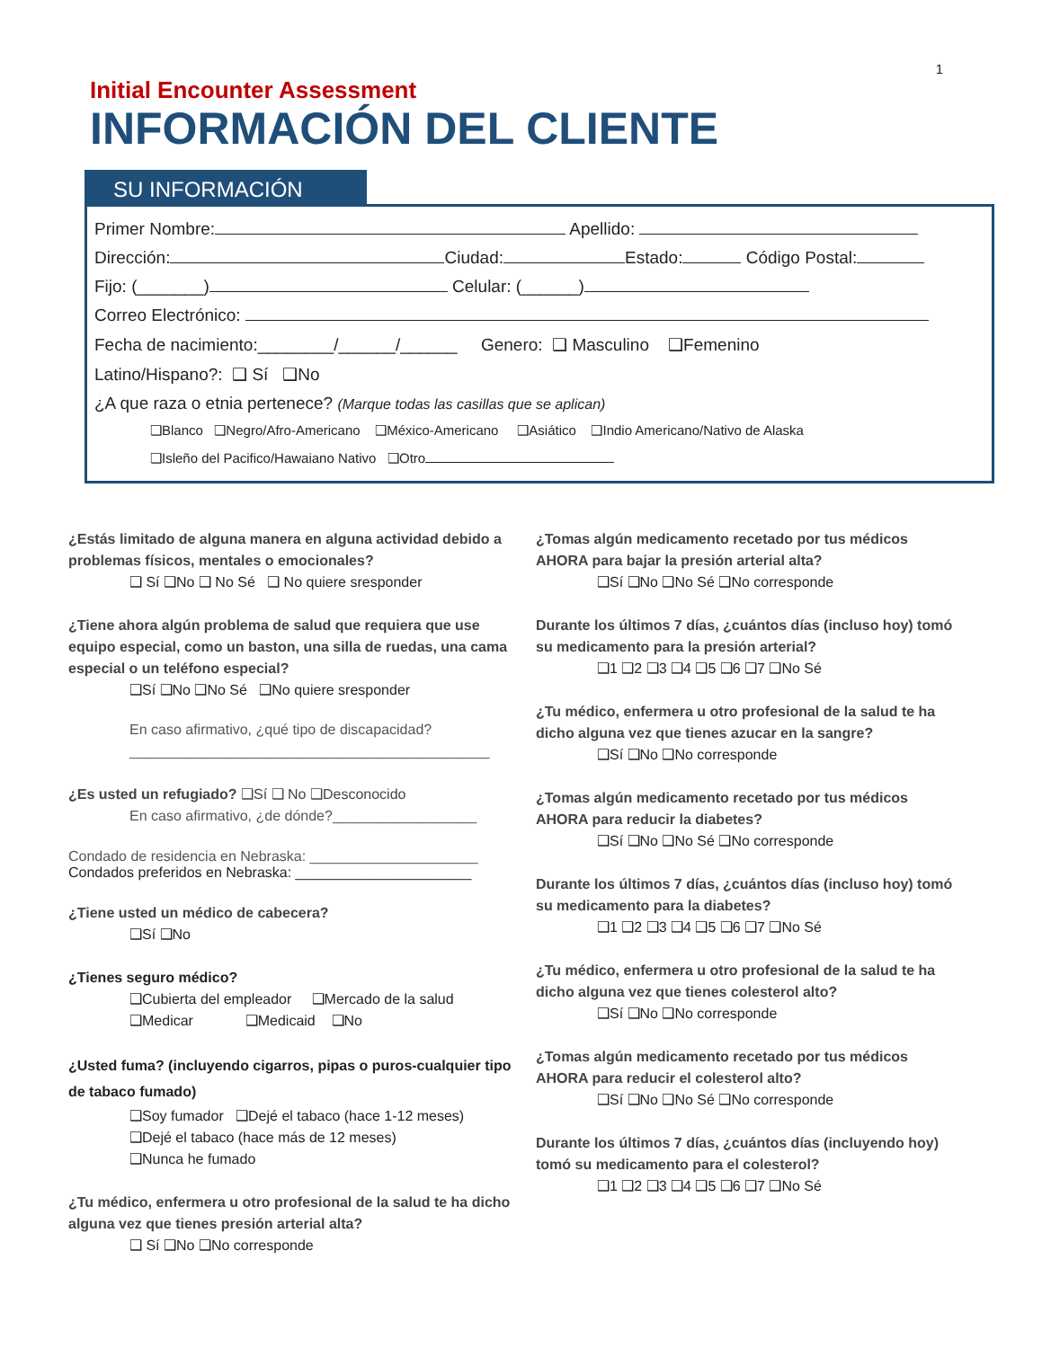1
Initial Encounter Assessment
INFORMACIÓN DEL CLIENTE
SU INFORMACIÓN
Primer Nombre: Apellido:
Dirección: Ciudad: Estado: Código Postal:
Fijo: (_______) Celular: (______)
Correo Electrónico:
Fecha de nacimiento:________/______/______ Genero: ❑ Masculino ❑Femenino
Latino/Hispano?: ❑ Sí ❑No
¿A que raza o etnia pertenece? (Marque todas las casillas que se aplican)
❑Blanco ❑Negro/Afro-Americano ❑México-Americano ❑Asiático ❑Indio Americano/Nativo de Alaska
❑Isleño del Pacifico/Hawaiano Nativo ❑Otro
¿Estás limitado de alguna manera en alguna actividad debido a problemas físicos, mentales o emocionales?
❑ Sí ❑No ❑ No Sé ❑ No quiere sresponder
¿Tiene ahora algún problema de salud que requiera que use equipo especial, como un baston, una silla de ruedas, una cama especial o un teléfono especial?
❑Sí ❑No ❑No Sé ❑No quiere sresponder
En caso afirmativo, ¿qué tipo de discapacidad?
_____________________________________________
¿Es usted un refugiado? ❑Sí ❑ No ❑Desconocido
En caso afirmativo, ¿de dónde?__________________
Condado de residencia en Nebraska: _____________________
Condados preferidos en Nebraska: ______________________
¿Tiene usted un médico de cabecera?
❑Sí ❑No
¿Tienes seguro médico?
❑Cubierta del empleador ❑Mercado de la salud
❑Medicar ❑Medicaid ❑No
¿Usted fuma? (incluyendo cigarros, pipas o puros-cualquier tipo de tabaco fumado)
❑Soy fumador ❑Dejé el tabaco (hace 1-12 meses)
❑Dejé el tabaco (hace más de 12 meses)
❑Nunca he fumado
¿Tu médico, enfermera u otro profesional de la salud te ha dicho alguna vez que tienes presión arterial alta?
❑ Sí ❑No ❑No corresponde
¿Tomas algún medicamento recetado por tus médicos AHORA para bajar la presión arterial alta?
❑Sí ❑No ❑No Sé ❑No corresponde
Durante los últimos 7 días, ¿cuántos días (incluso hoy) tomó su medicamento para la presión arterial?
❑1 ❑2 ❑3 ❑4 ❑5 ❑6 ❑7 ❑No Sé
¿Tu médico, enfermera u otro profesional de la salud te ha dicho alguna vez que tienes azucar en la sangre?
❑Sí ❑No ❑No corresponde
¿Tomas algún medicamento recetado por tus médicos AHORA para reducir la diabetes?
❑Sí ❑No ❑No Sé ❑No corresponde
Durante los últimos 7 días, ¿cuántos días (incluso hoy) tomó su medicamento para la diabetes?
❑1 ❑2 ❑3 ❑4 ❑5 ❑6 ❑7 ❑No Sé
¿Tu médico, enfermera u otro profesional de la salud te ha dicho alguna vez que tienes colesterol alto?
❑Sí ❑No ❑No corresponde
¿Tomas algún medicamento recetado por tus médicos AHORA para reducir el colesterol alto?
❑Sí ❑No ❑No Sé ❑No corresponde
Durante los últimos 7 días, ¿cuántos días (incluyendo hoy) tomó su medicamento para el colesterol?
❑1 ❑2 ❑3 ❑4 ❑5 ❑6 ❑7 ❑No Sé